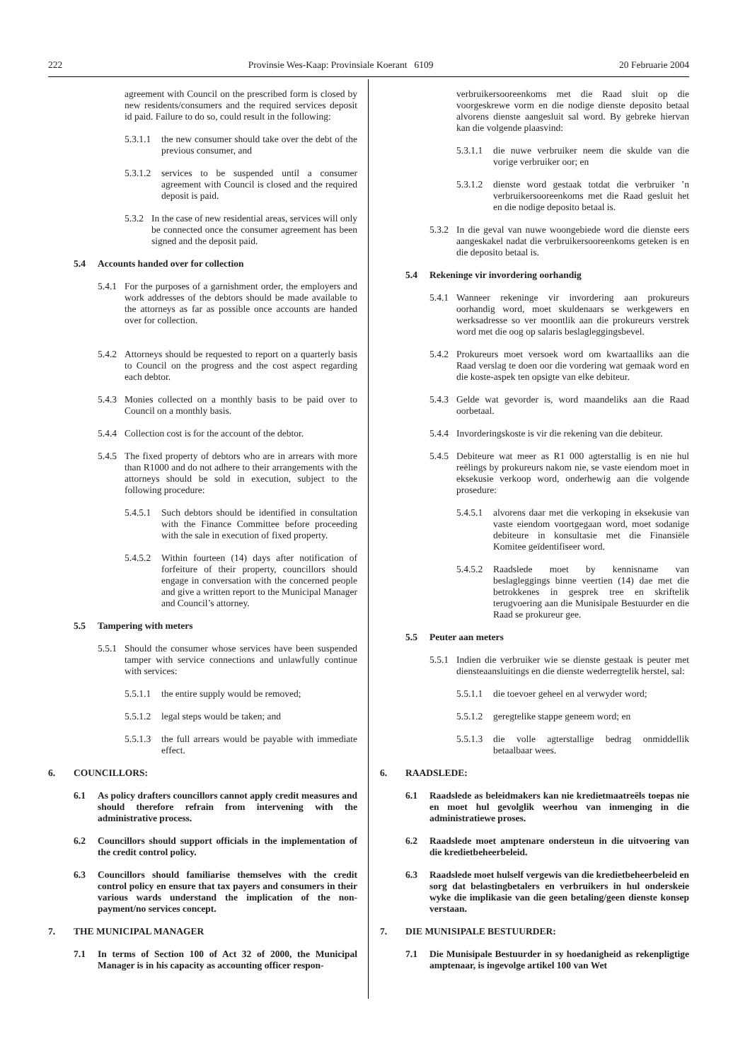222 Provinsie Wes-Kaap: Provinsiale Koerant 6109 20 Februarie 2004
agreement with Council on the prescribed form is closed by new residents/consumers and the required services deposit id paid. Failure to do so, could result in the following:
5.3.1.1 the new consumer should take over the debt of the previous consumer, and
5.3.1.2 services to be suspended until a consumer agreement with Council is closed and the required deposit is paid.
5.3.2 In the case of new residential areas, services will only be connected once the consumer agreement has been signed and the deposit paid.
5.4 Accounts handed over for collection
5.4.1 For the purposes of a garnishment order, the employers and work addresses of the debtors should be made available to the attorneys as far as possible once accounts are handed over for collection.
5.4.2 Attorneys should be requested to report on a quarterly basis to Council on the progress and the cost aspect regarding each debtor.
5.4.3 Monies collected on a monthly basis to be paid over to Council on a monthly basis.
5.4.4 Collection cost is for the account of the debtor.
5.4.5 The fixed property of debtors who are in arrears with more than R1000 and do not adhere to their arrangements with the attorneys should be sold in execution, subject to the following procedure:
5.4.5.1 Such debtors should be identified in consultation with the Finance Committee before proceeding with the sale in execution of fixed property.
5.4.5.2 Within fourteen (14) days after notification of forfeiture of their property, councillors should engage in conversation with the concerned people and give a written report to the Municipal Manager and Council’s attorney.
5.5 Tampering with meters
5.5.1 Should the consumer whose services have been suspended tamper with service connections and unlawfully continue with services:
5.5.1.1 the entire supply would be removed;
5.5.1.2 legal steps would be taken; and
5.5.1.3 the full arrears would be payable with immediate effect.
6. COUNCILLORS:
6.1 As policy drafters councillors cannot apply credit measures and should therefore refrain from intervening with the administrative process.
6.2 Councillors should support officials in the implementation of the credit control policy.
6.3 Councillors should familiarise themselves with the credit control policy en ensure that tax payers and consumers in their various wards understand the implication of the non-payment/no services concept.
7. THE MUNICIPAL MANAGER
7.1 In terms of Section 100 of Act 32 of 2000, the Municipal Manager is in his capacity as accounting officer respon-
verbruikersooreenkoms met die Raad sluit op die voorgeskrewe vorm en die nodige dienste deposito betaal alvorens dienste aangesluit sal word. By gebreke hiervan kan die volgende plaasvind:
5.3.1.1 die nuwe verbruiker neem die skulde van die vorige verbruiker oor; en
5.3.1.2 dienste word gestaak totdat die verbruiker ’n verbruikersooreenkoms met die Raad gesluit het en die nodige deposito betaal is.
5.3.2 In die geval van nuwe woongebiede word die dienste eers aangeskakel nadat die verbruikersooreenkoms geteken is en die deposito betaal is.
5.4 Rekeninge vir invordering oorhandig
5.4.1 Wanneer rekeninge vir invordering aan prokureurs oorhandig word, moet skuldenaars se werkgewers en werksadresse so ver moontlik aan die prokureurs verstrek word met die oog op salaris beslagleggingsbevel.
5.4.2 Prokureurs moet versoek word om kwartaalliks aan die Raad verslag te doen oor die vordering wat gemaak word en die koste-aspek ten opsigte van elke debiteur.
5.4.3 Gelde wat gevorder is, word maandeliks aan die Raad oorbetaal.
5.4.4 Invorderingskoste is vir die rekening van die debiteur.
5.4.5 Debiteure wat meer as R1 000 agterstallig is en nie hul reëlings by prokureurs nakom nie, se vaste eiendom moet in eksekusie verkoop word, onderhewig aan die volgende prosedure:
5.4.5.1 alvorens daar met die verkoping in eksekusie van vaste eiendom voortgegaan word, moet sodanige debiteure in konsultasie met die Finansiële Komitee geïdentifiseer word.
5.4.5.2 Raadslede moet by kennisname van beslagleggings binne veertien (14) dae met die betrokkenes in gesprek tree en skriftelik terugvoering aan die Munisipale Bestuurder en die Raad se prokureur gee.
5.5 Peuter aan meters
5.5.1 Indien die verbruiker wie se dienste gestaak is peuter met diensteaansluitings en die dienste wederregtelik herstel, sal:
5.5.1.1 die toevoer geheel en al verwyder word;
5.5.1.2 geregtelike stappe geneem word; en
5.5.1.3 die volle agterstallige bedrag onmiddellik betaalbaar wees.
6. RAADSLEDE:
6.1 Raadslede as beleidmakers kan nie kredietmaatreëls toepas nie en moet hul gevolglik weerhou van inmenging in die administratiewe proses.
6.2 Raadslede moet amptenare ondersteun in die uitvoering van die kredietbeheerbeleid.
6.3 Raadslede moet hulself vergewis van die kredietbeheerbeleid en sorg dat belastingbetalers en verbruikers in hul onderskeie wyke die implikasie van die geen betaling/geen dienste konsep verstaan.
7. DIE MUNISIPALE BESTUURDER:
7.1 Die Munisipale Bestuurder in sy hoedanigheid as rekenpligtige amptenaar, is ingevolge artikel 100 van Wet